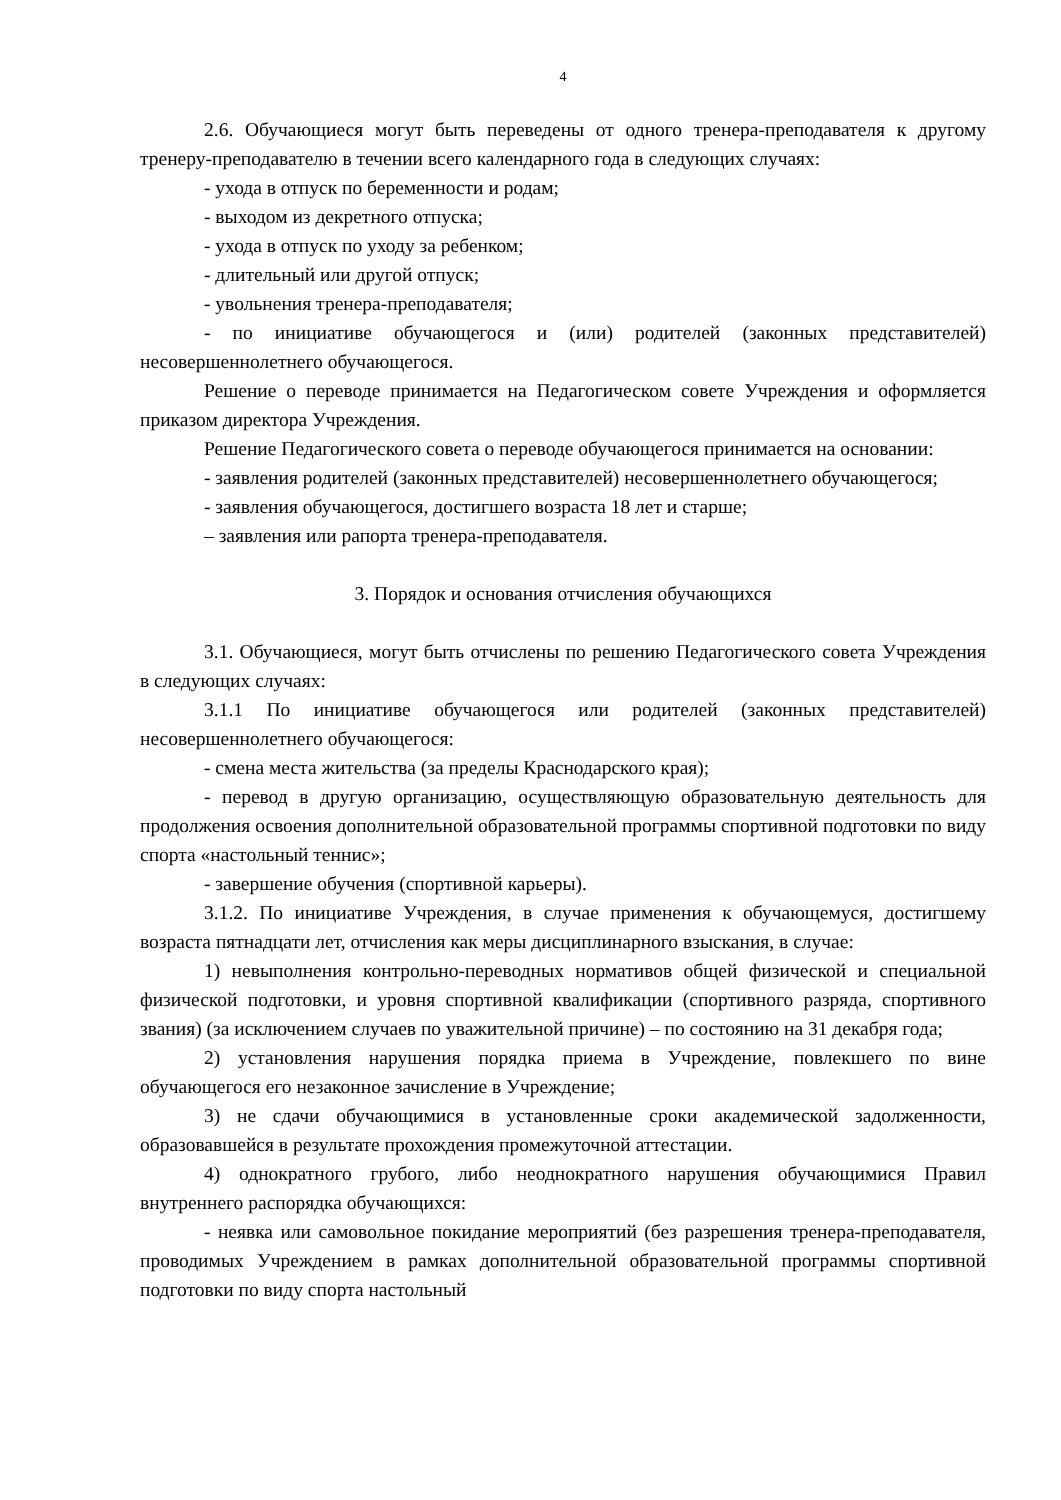4
2.6. Обучающиеся могут быть переведены от одного тренера-преподавателя к другому тренеру-преподавателю в течении всего календарного года в следующих случаях:
- ухода в отпуск по беременности и родам;
- выходом из декретного отпуска;
- ухода в отпуск по уходу за ребенком;
- длительный или другой отпуск;
- увольнения тренера-преподавателя;
- по инициативе обучающегося и (или) родителей (законных представителей) несовершеннолетнего обучающегося.
Решение о переводе принимается на Педагогическом совете Учреждения и оформляется приказом директора Учреждения.
Решение Педагогического совета о переводе обучающегося принимается на основании:
- заявления родителей (законных представителей) несовершеннолетнего обучающегося;
- заявления обучающегося, достигшего возраста 18 лет и старше;
– заявления или рапорта тренера-преподавателя.
3. Порядок и основания отчисления обучающихся
3.1. Обучающиеся, могут быть отчислены по решению Педагогического совета Учреждения в следующих случаях:
3.1.1 По инициативе обучающегося или родителей (законных представителей) несовершеннолетнего обучающегося:
- смена места жительства (за пределы Краснодарского края);
- перевод в другую организацию, осуществляющую образовательную деятельность для продолжения освоения дополнительной образовательной программы спортивной подготовки по виду спорта «настольный теннис»;
- завершение обучения (спортивной карьеры).
3.1.2. По инициативе Учреждения, в случае применения к обучающемуся, достигшему возраста пятнадцати лет, отчисления как меры дисциплинарного взыскания, в случае:
1) невыполнения контрольно-переводных нормативов общей физической и специальной физической подготовки, и уровня спортивной квалификации (спортивного разряда, спортивного звания) (за исключением случаев по уважительной причине) – по состоянию на 31 декабря года;
2) установления нарушения порядка приема в Учреждение, повлекшего по вине обучающегося его незаконное зачисление в Учреждение;
3) не сдачи обучающимися в установленные сроки академической задолженности, образовавшейся в результате прохождения промежуточной аттестации.
4) однократного грубого, либо неоднократного нарушения обучающимися Правил внутреннего распорядка обучающихся:
- неявка или самовольное покидание мероприятий (без разрешения тренера-преподавателя, проводимых Учреждением в рамках дополнительной образовательной программы спортивной подготовки по виду спорта настольный